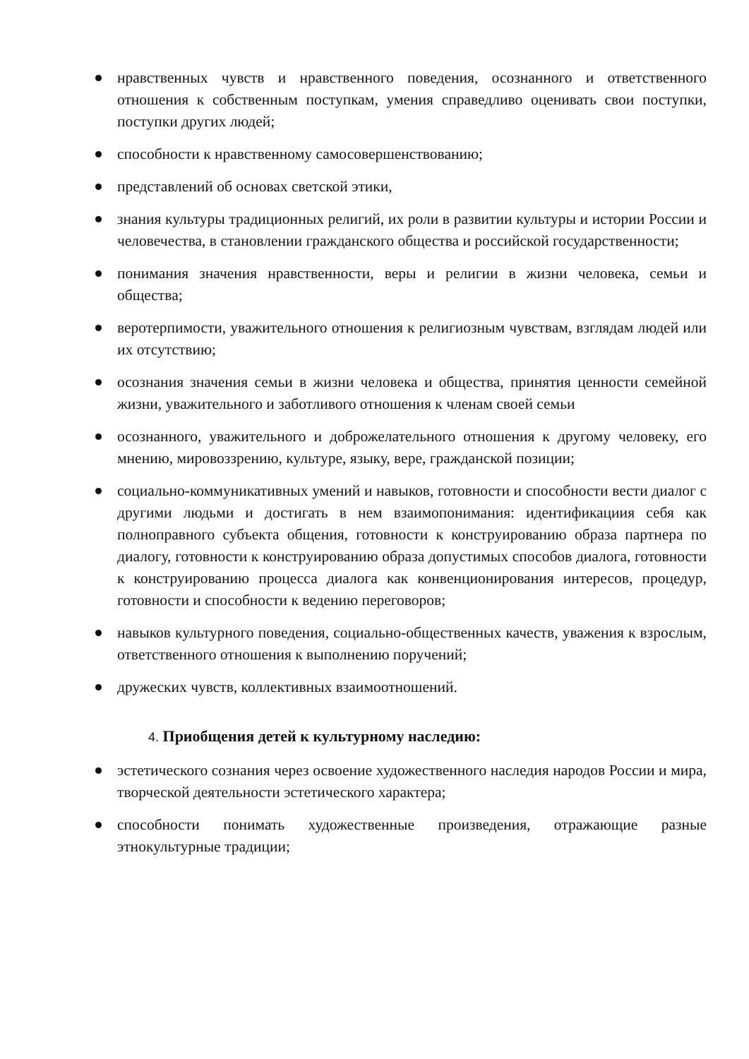нравственных чувств и нравственного поведения, осознанного и ответственного отношения к собственным поступкам, умения справедливо оценивать свои поступки, поступки других людей;
способности к нравственному самосовершенствованию;
представлений об основах светской этики,
знания культуры традиционных религий, их роли в развитии культуры и истории России и человечества, в становлении гражданского общества и российской государственности;
понимания значения нравственности, веры и религии в жизни человека, семьи и общества;
веротерпимости, уважительного отношения к религиозным чувствам, взглядам людей или их отсутствию;
осознания значения семьи в жизни человека и общества, принятия ценности семейной жизни, уважительного и заботливого отношения к членам своей семьи
осознанного, уважительного и доброжелательного отношения к другому человеку, его мнению, мировоззрению, культуре, языку, вере, гражданской позиции;
социально-коммуникативных умений и навыков, готовности и способности вести диалог с другими людьми и достигать в нем взаимопонимания: идентификациия себя как полноправного субъекта общения, готовности к конструированию образа партнера по диалогу, готовности к конструированию образа допустимых способов диалога, готовности к конструированию процесса диалога как конвенционирования интересов, процедур, готовности и способности к ведению переговоров;
навыков культурного поведения, социально-общественных качеств, уважения к взрослым, ответственного отношения к выполнению поручений;
дружеских чувств, коллективных взаимоотношений.
4. Приобщения детей к культурному наследию:
эстетического сознания через освоение художественного наследия народов России и мира, творческой деятельности эстетического характера;
способности понимать художественные произведения, отражающие разные этнокультурные традиции;